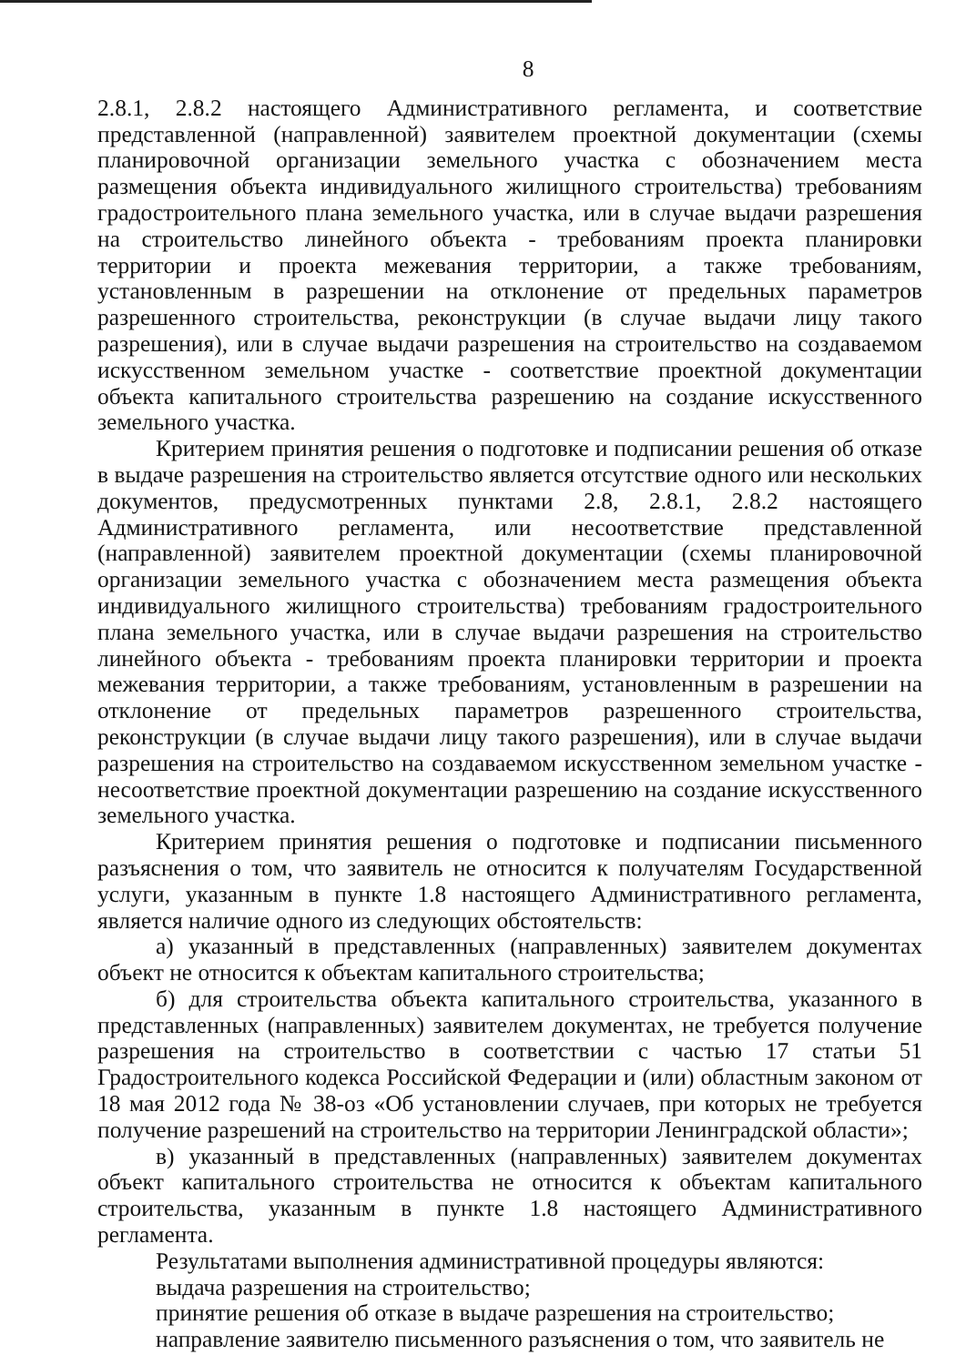8
2.8.1, 2.8.2 настоящего Административного регламента, и соответствие представленной (направленной) заявителем проектной документации (схемы планировочной организации земельного участка с обозначением места размещения объекта индивидуального жилищного строительства) требованиям градостроительного плана земельного участка, или в случае выдачи разрешения на строительство линейного объекта - требованиям проекта планировки территории и проекта межевания территории, а также требованиям, установленным в разрешении на отклонение от предельных параметров разрешенного строительства, реконструкции (в случае выдачи лицу такого разрешения), или в случае выдачи разрешения на строительство на создаваемом искусственном земельном участке - соответствие проектной документации объекта капитального строительства разрешению на создание искусственного земельного участка.
Критерием принятия решения о подготовке и подписании решения об отказе в выдаче разрешения на строительство является отсутствие одного или нескольких документов, предусмотренных пунктами 2.8, 2.8.1, 2.8.2 настоящего Административного регламента, или несоответствие представленной (направленной) заявителем проектной документации (схемы планировочной организации земельного участка с обозначением места размещения объекта индивидуального жилищного строительства) требованиям градостроительного плана земельного участка, или в случае выдачи разрешения на строительство линейного объекта - требованиям проекта планировки территории и проекта межевания территории, а также требованиям, установленным в разрешении на отклонение от предельных параметров разрешенного строительства, реконструкции (в случае выдачи лицу такого разрешения), или в случае выдачи разрешения на строительство на создаваемом искусственном земельном участке - несоответствие проектной документации разрешению на создание искусственного земельного участка.
Критерием принятия решения о подготовке и подписании письменного разъяснения о том, что заявитель не относится к получателям Государственной услуги, указанным в пункте 1.8 настоящего Административного регламента, является наличие одного из следующих обстоятельств:
а) указанный в представленных (направленных) заявителем документах объект не относится к объектам капитального строительства;
б) для строительства объекта капитального строительства, указанного в представленных (направленных) заявителем документах, не требуется получение разрешения на строительство в соответствии с частью 17 статьи 51 Градостроительного кодекса Российской Федерации и (или) областным законом от 18 мая 2012 года № 38-оз «Об установлении случаев, при которых не требуется получение разрешений на строительство на территории Ленинградской области»;
в) указанный в представленных (направленных) заявителем документах объект капитального строительства не относится к объектам капитального строительства, указанным в пункте 1.8 настоящего Административного регламента.
Результатами выполнения административной процедуры являются:
выдача разрешения на строительство;
принятие решения об отказе в выдаче разрешения на строительство;
направление заявителю письменного разъяснения о том, что заявитель не